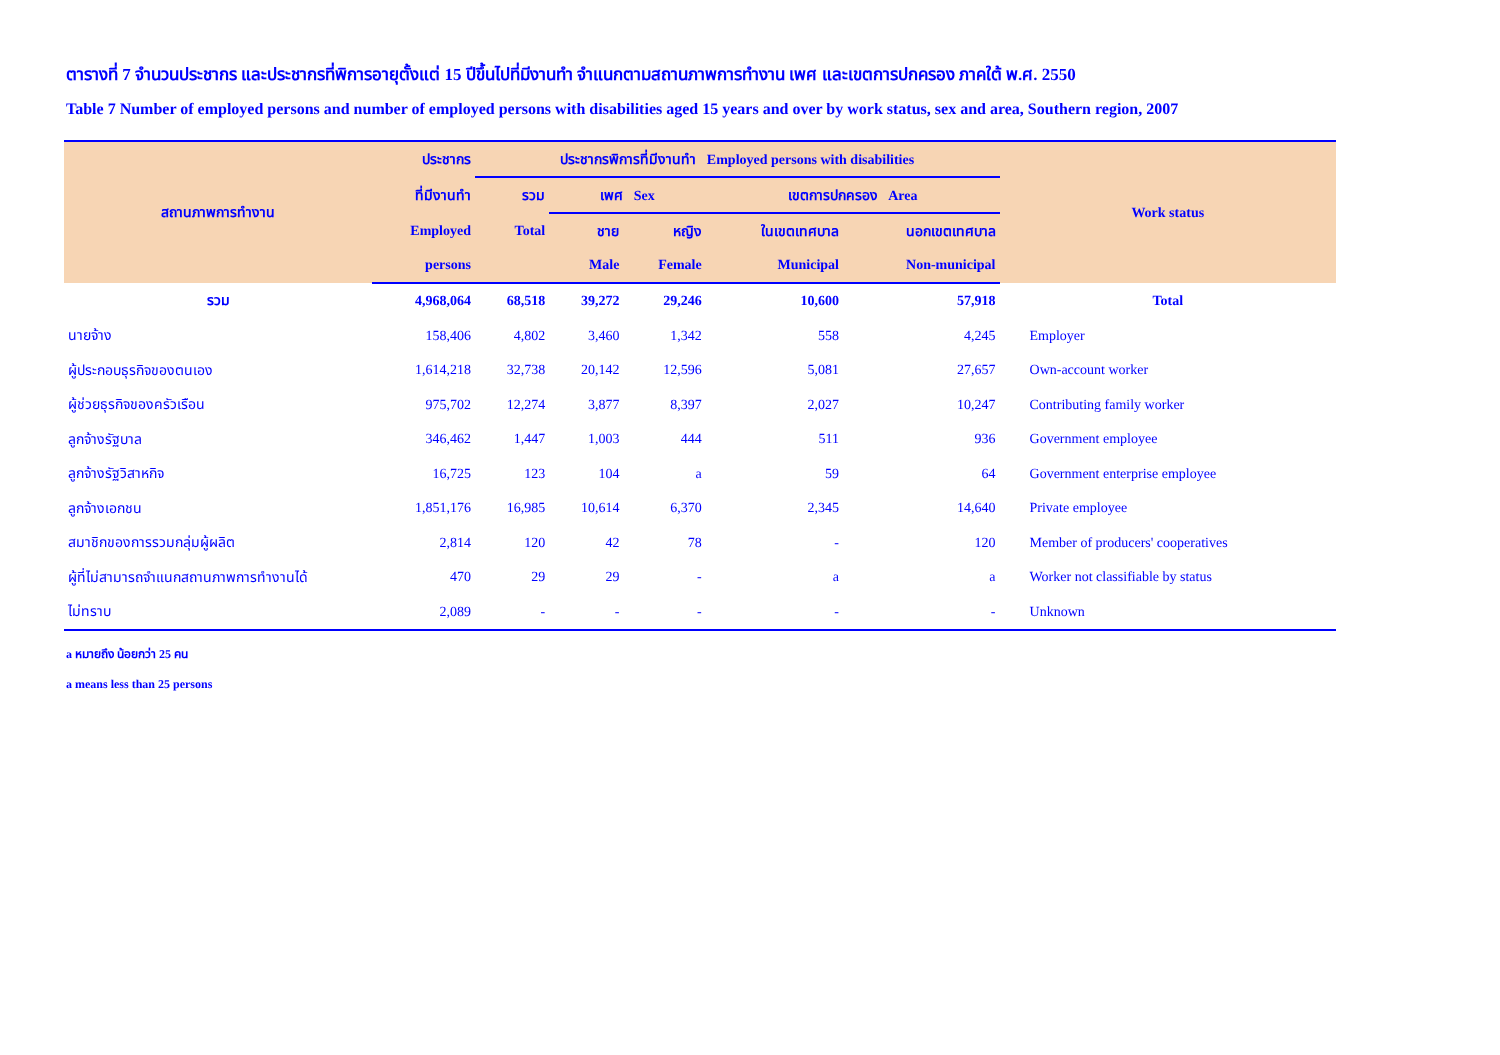ตารางที่ 7 จำนวนประชากร และประชากรที่พิการอายุตั้งแต่ 15 ปีขึ้นไปที่มีงานทำ จำแนกตามสถานภาพการทำงาน เพศ และเขตการปกครอง ภาคใต้ พ.ศ. 2550
Table 7 Number of employed persons and number of employed persons with disabilities aged 15 years and over by work status, sex and area, Southern region, 2007
| สถานภาพการทำงาน | ประชากร | ประชากรพิการที่มีงานทำ Employed persons with disabilities | | | | | Work status |
| --- | --- | --- | --- | --- | --- | --- | --- |
| | ที่มีงานทำ | รวม | เพศ Sex | | เขตการปกครอง Area | | |
| | Employed | Total | ชาย | หญิง | ในเขตเทศบาล | นอกเขตเทศบาล | |
| | persons | | Male | Female | Municipal | Non-municipal | |
| รวม | 4,968,064 | 68,518 | 39,272 | 29,246 | 10,600 | 57,918 | Total |
| นายจ้าง | 158,406 | 4,802 | 3,460 | 1,342 | 558 | 4,245 | Employer |
| ผู้ประกอบธุรกิจของตนเอง | 1,614,218 | 32,738 | 20,142 | 12,596 | 5,081 | 27,657 | Own-account worker |
| ผู้ช่วยธุรกิจของครัวเรือน | 975,702 | 12,274 | 3,877 | 8,397 | 2,027 | 10,247 | Contributing family worker |
| ลูกจ้างรัฐบาล | 346,462 | 1,447 | 1,003 | 444 | 511 | 936 | Government employee |
| ลูกจ้างรัฐวิสาหกิจ | 16,725 | 123 | 104 | a | 59 | 64 | Government enterprise employee |
| ลูกจ้างเอกชน | 1,851,176 | 16,985 | 10,614 | 6,370 | 2,345 | 14,640 | Private employee |
| สมาชิกของการรวมกลุ่มผู้ผลิต | 2,814 | 120 | 42 | 78 | - | 120 | Member of producers' cooperatives |
| ผู้ที่ไม่สามารถจำแนกสถานภาพการทำงานได้ | 470 | 29 | 29 | - | a | a | Worker not classifiable by status |
| ไม่ทราบ | 2,089 | - | - | - | - | - | Unknown |
a หมายถึง น้อยกว่า 25 คน
a means less than 25 persons